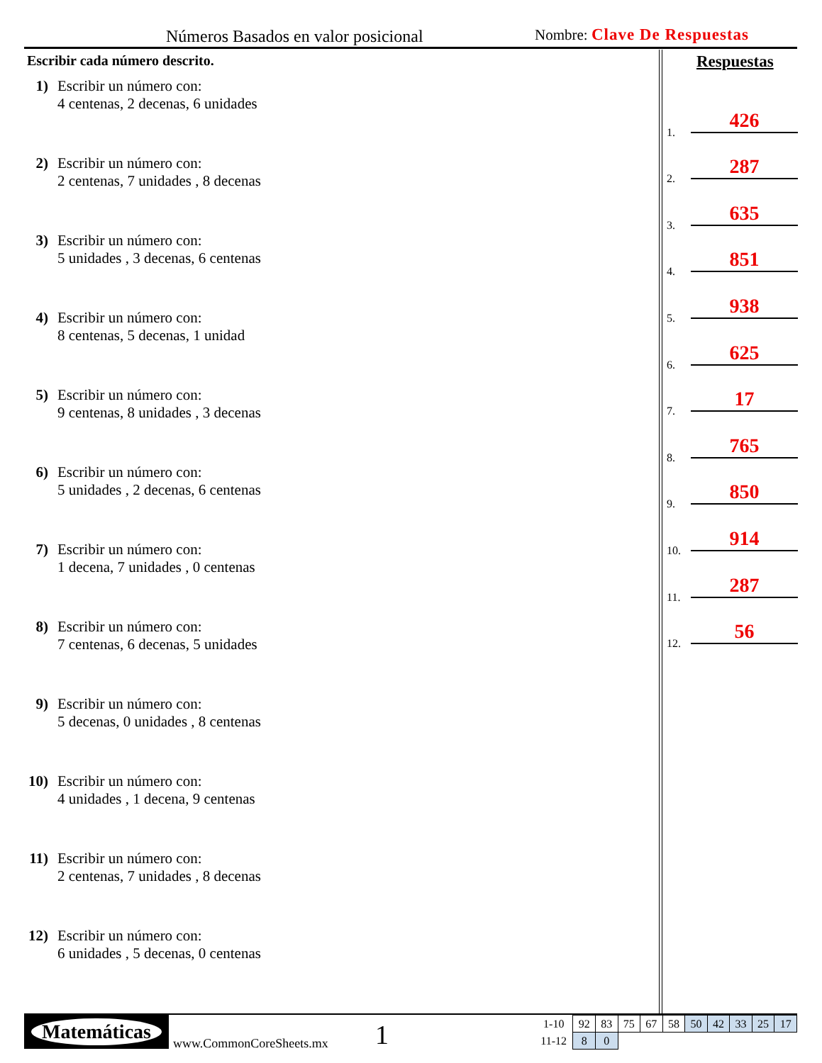Números Basados en valor posicional Nombre: Clave De Respuestas
Escribir cada número descrito.
1) Escribir un número con:
4 centenas, 2 decenas, 6 unidades
2) Escribir un número con:
2 centenas, 7 unidades , 8 decenas
3) Escribir un número con:
5 unidades , 3 decenas, 6 centenas
4) Escribir un número con:
8 centenas, 5 decenas, 1 unidad
5) Escribir un número con:
9 centenas, 8 unidades , 3 decenas
6) Escribir un número con:
5 unidades , 2 decenas, 6 centenas
7) Escribir un número con:
1 decena, 7 unidades , 0 centenas
8) Escribir un número con:
7 centenas, 6 decenas, 5 unidades
9) Escribir un número con:
5 decenas, 0 unidades , 8 centenas
10) Escribir un número con:
4 unidades , 1 decena, 9 centenas
11) Escribir un número con:
2 centenas, 7 unidades , 8 decenas
12) Escribir un número con:
6 unidades , 5 decenas, 0 centenas
Respuestas
1. 426
2. 287
3. 635
4. 851
5. 938
6. 625
7. 17
8. 765
9. 850
10. 914
11. 287
12. 56
Matemáticas
www.CommonCoreSheets.mx 1
| 1-10 | 92 | 83 | 75 | 67 | 58 | 50 | 42 | 33 | 25 | 17 |
| 11-12 | 8 | 0 | | | | | | | | |